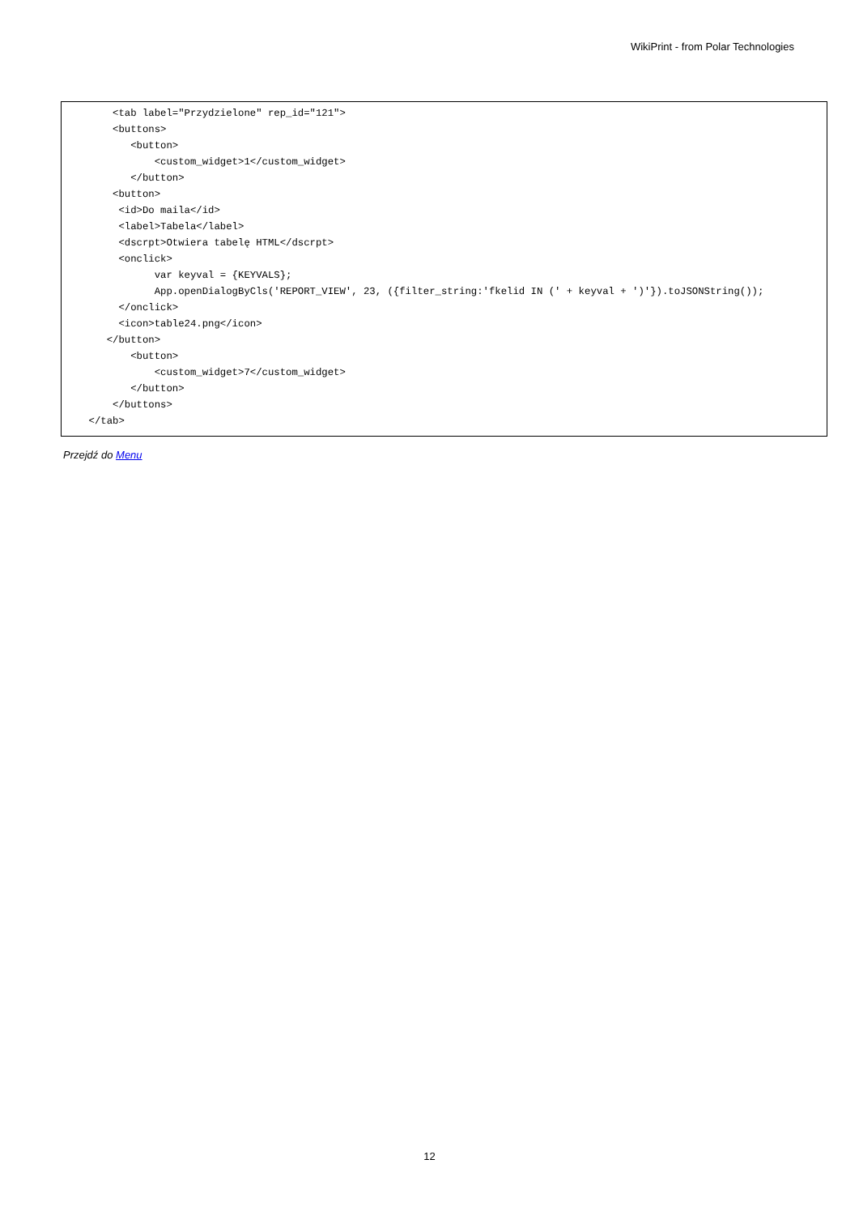WikiPrint - from Polar Technologies
        <tab label="Przydzielone" rep_id="121">
        <buttons>
           <button>
               <custom_widget>1</custom_widget>
           </button>
        <button>
         <id>Do maila</id>
         <label>Tabela</label>
         <dscrpt>Otwiera tabelę HTML</dscrpt>
         <onclick>
               var keyval = {KEYVALS};
               App.openDialogByCls('REPORT_VIEW', 23, ({filter_string:'fkelid IN (' + keyval + ')'}).toJSONString());
         </onclick>
         <icon>table24.png</icon>
       </button>
           <button>
               <custom_widget>7</custom_widget>
           </button>
        </buttons>
    </tab>
Przejdź do Menu
12